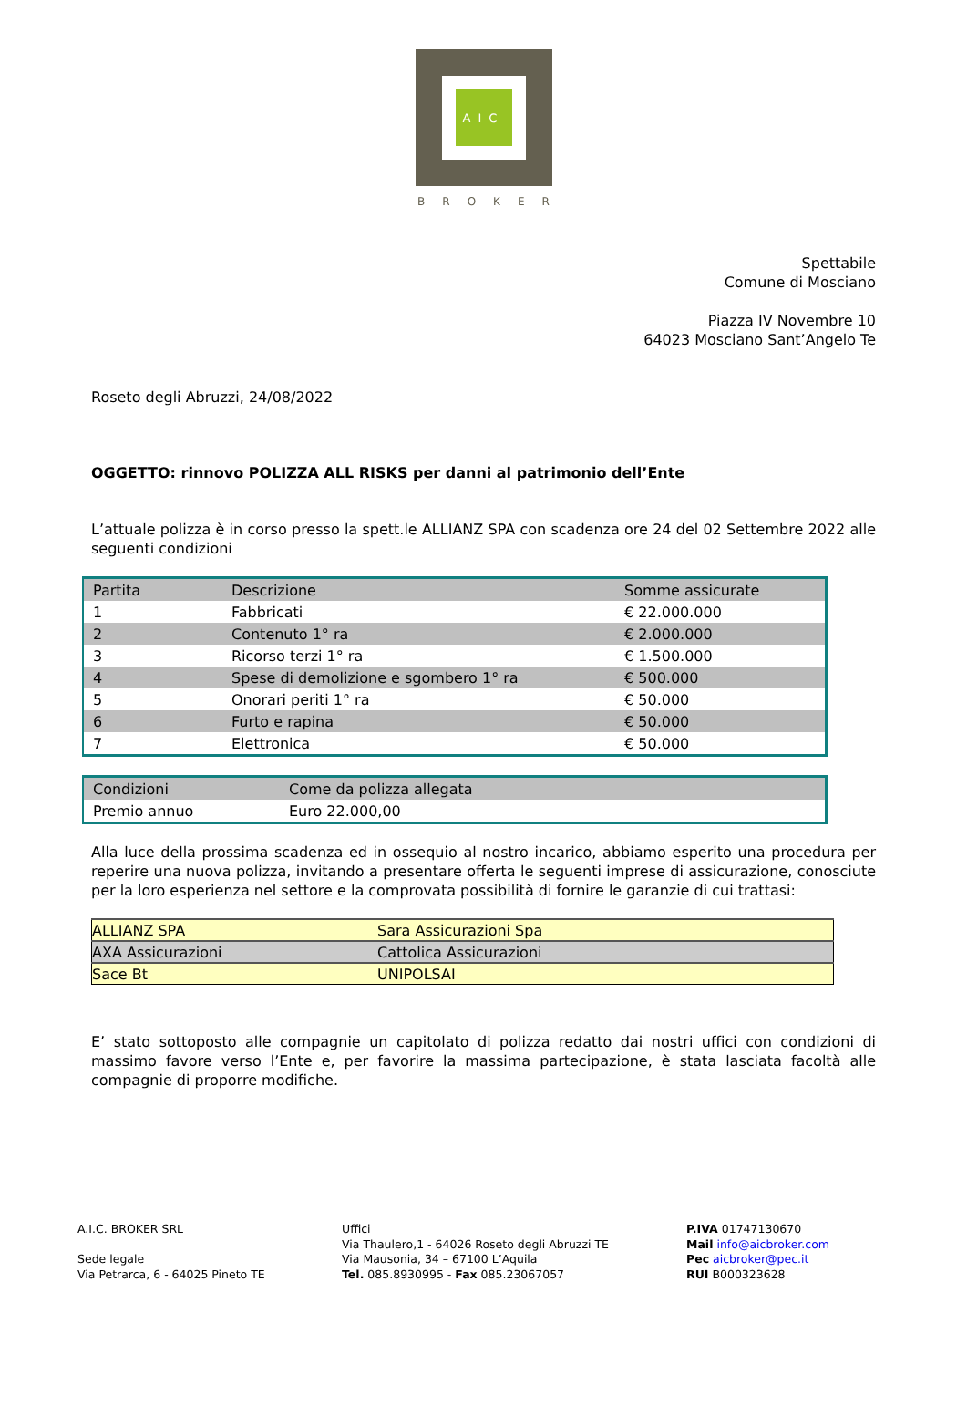AIC
BROKER
Spettabile
Comune di Mosciano
Piazza IV Novembre 10
64023 Mosciano Sant’Angelo Te
Roseto degli Abruzzi, 24/08/2022
OGGETTO: rinnovo POLIZZA ALL RISKS per danni al patrimonio dell’Ente
L’attuale polizza è in corso presso la spett.le ALLIANZ SPA con scadenza ore 24 del 02 Settembre 2022 alle seguenti condizioni
| Partita | Descrizione | Somme assicurate |
| 1 | Fabbricati | € 22.000.000 |
| 2 | Contenuto 1° ra | € 2.000.000 |
| 3 | Ricorso terzi 1° ra | € 1.500.000 |
| 4 | Spese di demolizione e sgombero 1° ra | € 500.000 |
| 5 | Onorari periti 1° ra | € 50.000 |
| 6 | Furto e rapina | € 50.000 |
| 7 | Elettronica | € 50.000 |
| Condizioni | Come da polizza allegata |
| Premio annuo | Euro 22.000,00 |
Alla luce della prossima scadenza ed in ossequio al nostro incarico, abbiamo esperito una procedura per reperire una nuova polizza, invitando a presentare offerta le seguenti imprese di assicurazione, conosciute per la loro esperienza nel settore e la comprovata possibilità di fornire le garanzie di cui trattasi:
| ALLIANZ SPA | Sara Assicurazioni Spa |
| AXA Assicurazioni | Cattolica Assicurazioni |
| Sace Bt | UNIPOLSAI |
E’ stato sottoposto alle compagnie un capitolato di polizza redatto dai nostri uffici con condizioni di massimo favore verso l’Ente e, per favorire la massima partecipazione, è stata lasciata facoltà alle compagnie di proporre modifiche.
A.I.C. BROKER SRL
Sede legale
Via Petrarca, 6 - 64025 Pineto TE
Uffici
Via Thaulero,1 - 64026 Roseto degli Abruzzi TE
Via Mausonia, 34 – 67100 L’Aquila
Tel. 085.8930995 - Fax 085.23067057
P.IVA 01747130670
Mail info@aicbroker.com
Pec aicbroker@pec.it
RUI B000323628